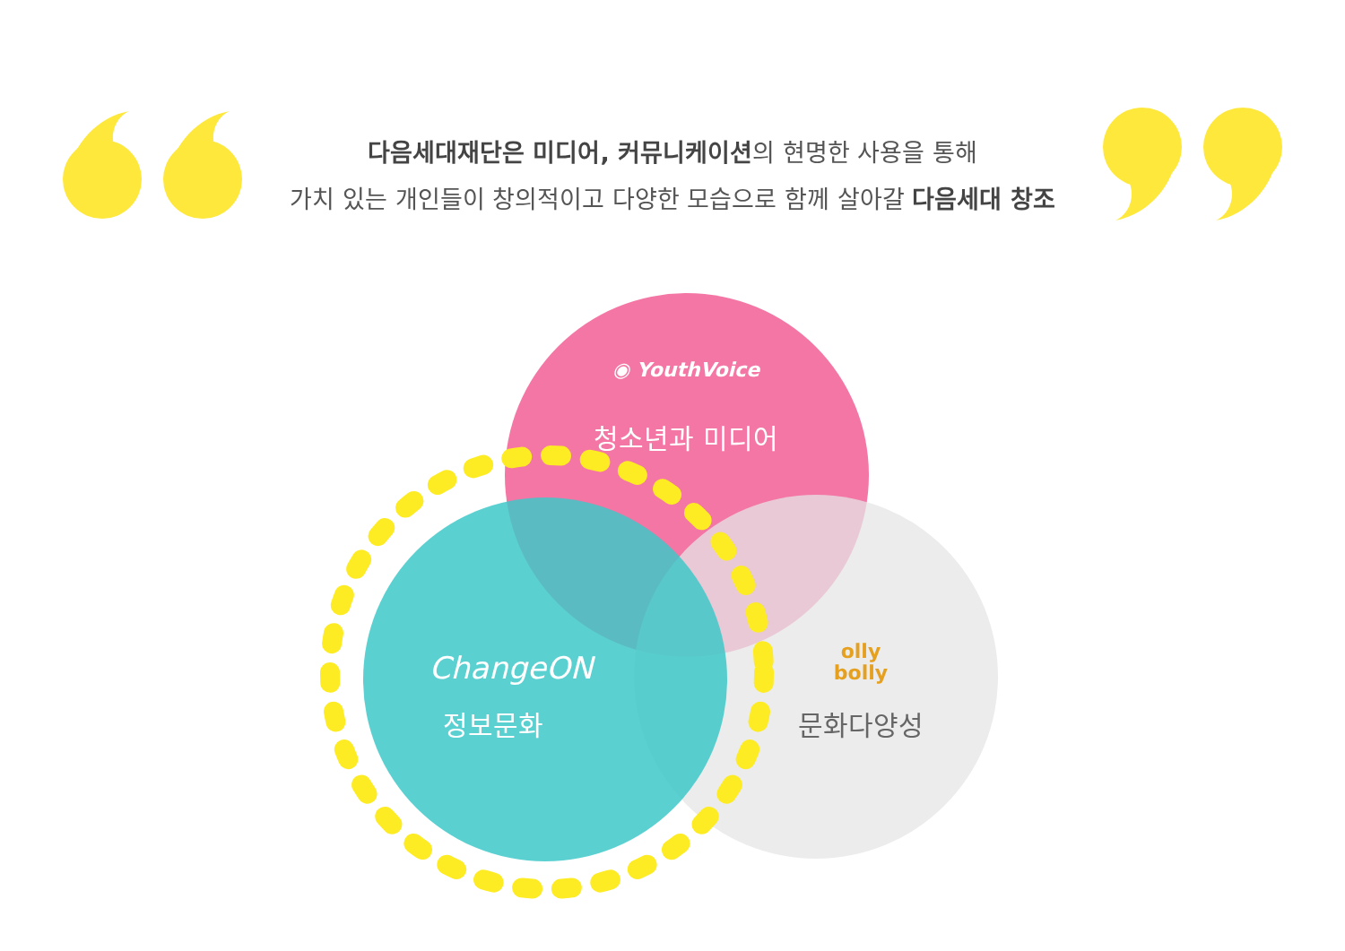다음세대재단은 미디어, 커뮤니케이션의 현명한 사용을 통해
가치 있는 개인들이 창의적이고 다양한 모습으로 함께 살아갈 다음세대 창조
◉ YouthVoice
청소년과 미디어
ChangeON
정보문화
olly
bolly
문화다양성